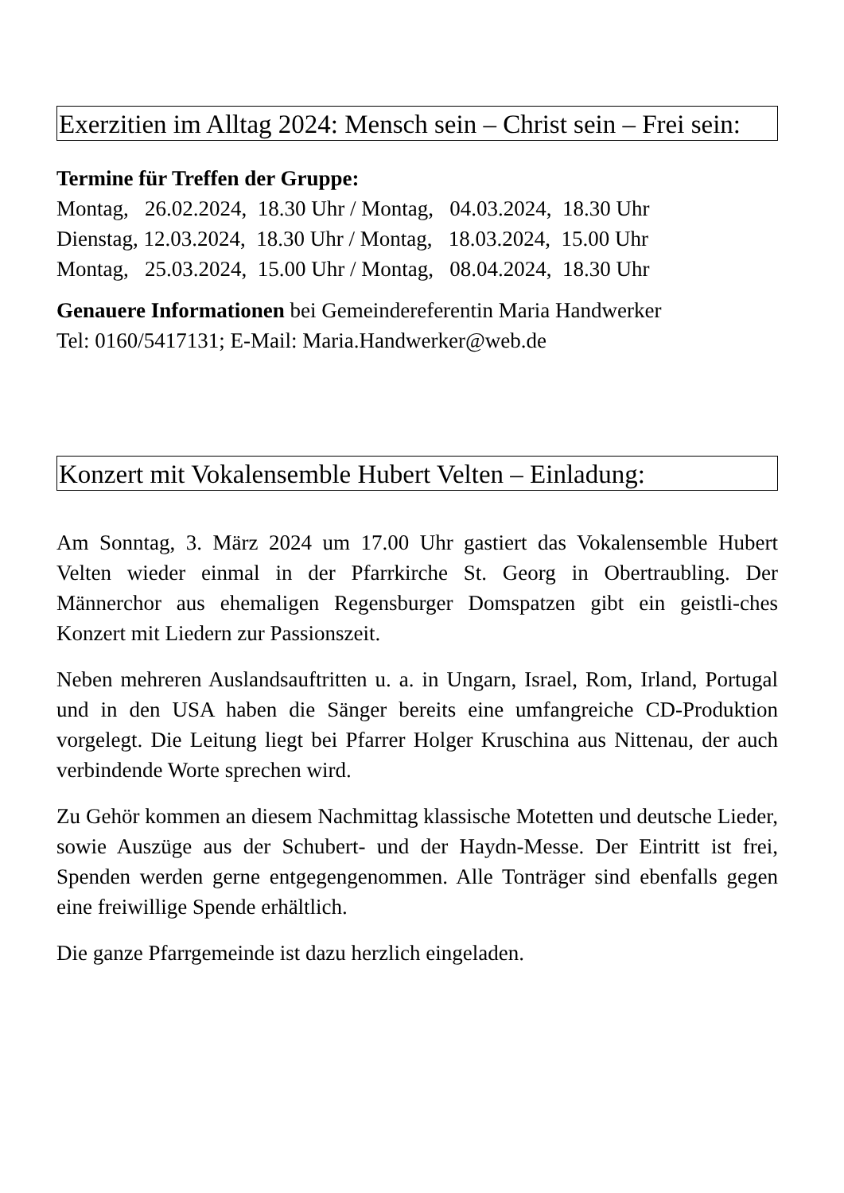Exerzitien im Alltag 2024: Mensch sein – Christ sein – Frei sein:
Termine für Treffen der Gruppe:
Montag, 26.02.2024, 18.30 Uhr / Montag, 04.03.2024, 18.30 Uhr
Dienstag, 12.03.2024, 18.30 Uhr / Montag, 18.03.2024, 15.00 Uhr
Montag, 25.03.2024, 15.00 Uhr / Montag, 08.04.2024, 18.30 Uhr
Genauere Informationen bei Gemeindereferentin Maria Handwerker
Tel: 0160/5417131; E-Mail: Maria.Handwerker@web.de
Konzert mit Vokalensemble Hubert Velten – Einladung:
Am Sonntag, 3. März 2024 um 17.00 Uhr gastiert das Vokalensemble Hubert Velten wieder einmal in der Pfarrkirche St. Georg in Obertraubling. Der Männerchor aus ehemaligen Regensburger Domspatzen gibt ein geistli-ches Konzert mit Liedern zur Passionszeit.
Neben mehreren Auslandsauftritten u. a. in Ungarn, Israel, Rom, Irland, Portugal und in den USA haben die Sänger bereits eine umfangreiche CD-Produktion vorgelegt. Die Leitung liegt bei Pfarrer Holger Kruschina aus Nittenau, der auch verbindende Worte sprechen wird.
Zu Gehör kommen an diesem Nachmittag klassische Motetten und deutsche Lieder, sowie Auszüge aus der Schubert- und der Haydn-Messe. Der Eintritt ist frei, Spenden werden gerne entgegengenommen. Alle Tonträger sind ebenfalls gegen eine freiwillige Spende erhältlich.
Die ganze Pfarrgemeinde ist dazu herzlich eingeladen.